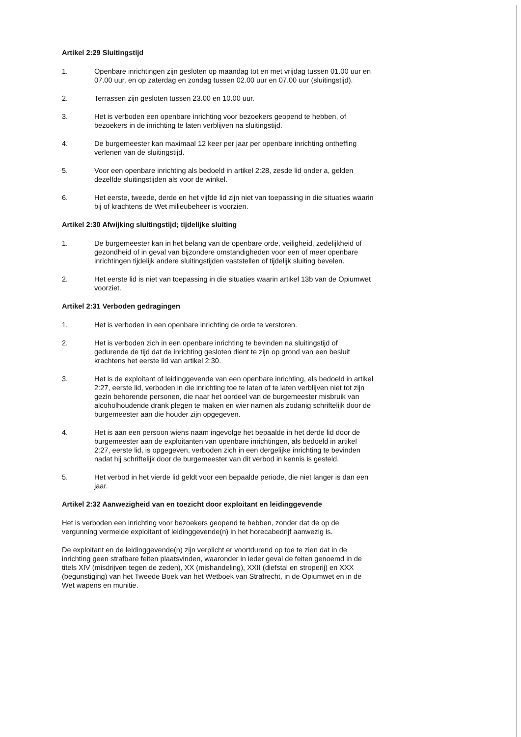Artikel 2:29 Sluitingstijd
1. Openbare inrichtingen zijn gesloten op maandag tot en met vrijdag tussen 01.00 uur en 07.00 uur, en op zaterdag en zondag tussen 02.00 uur en 07.00 uur (sluitingstijd).
2. Terrassen zijn gesloten tussen 23.00 en 10.00 uur.
3. Het is verboden een openbare inrichting voor bezoekers geopend te hebben, of bezoekers in de inrichting te laten verblijven na sluitingstijd.
4. De burgemeester kan maximaal 12 keer per jaar per openbare inrichting ontheffing verlenen van de sluitingstijd.
5. Voor een openbare inrichting als bedoeld in artikel 2:28, zesde lid onder a, gelden dezelfde sluitingstijden als voor de winkel.
6. Het eerste, tweede, derde en het vijfde lid zijn niet van toepassing in die situaties waarin bij of krachtens de Wet milieubeheer is voorzien.
Artikel 2:30 Afwijking sluitingstijd; tijdelijke sluiting
1. De burgemeester kan in het belang van de openbare orde, veiligheid, zedelijkheid of gezondheid of in geval van bijzondere omstandigheden voor een of meer openbare inrichtingen tijdelijk andere sluitingstijden vaststellen of tijdelijk sluiting bevelen.
2. Het eerste lid is niet van toepassing in die situaties waarin artikel 13b van de Opiumwet voorziet.
Artikel 2:31 Verboden gedragingen
1. Het is verboden in een openbare inrichting de orde te verstoren.
2. Het is verboden zich in een openbare inrichting te bevinden na sluitingstijd of gedurende de tijd dat de inrichting gesloten dient te zijn op grond van een besluit krachtens het eerste lid van artikel 2:30.
3. Het is de exploitant of leidinggevende van een openbare inrichting, als bedoeld in artikel 2:27, eerste lid, verboden in die inrichting toe te laten of te laten verblijven niet tot zijn gezin behorende personen, die naar het oordeel van de burgemeester misbruik van alcoholhoudende drank plegen te maken en wier namen als zodanig schriftelijk door de burgemeester aan die houder zijn opgegeven.
4. Het is aan een persoon wiens naam ingevolge het bepaalde in het derde lid door de burgemeester aan de exploitanten van openbare inrichtingen, als bedoeld in artikel 2:27, eerste lid, is opgegeven, verboden zich in een dergelijke inrichting te bevinden nadat hij schriftelijk door de burgemeester van dit verbod in kennis is gesteld.
5. Het verbod in het vierde lid geldt voor een bepaalde periode, die niet langer is dan een jaar.
Artikel 2:32 Aanwezigheid van en toezicht door exploitant en leidinggevende
Het is verboden een inrichting voor bezoekers geopend te hebben, zonder dat de op de vergunning vermelde exploitant of leidinggevende(n) in het horecabedrijf aanwezig is.
De exploitant en de leidinggevende(n) zijn verplicht er voortdurend op toe te zien dat in de inrichting geen strafbare feiten plaatsvinden, waaronder in ieder geval de feiten genoemd in de titels XIV (misdrijven tegen de zeden), XX (mishandeling), XXII (diefstal en stroperij) en XXX (begunstiging) van het Tweede Boek van het Wetboek van Strafrecht, in de Opiumwet en in de Wet wapens en munitie.